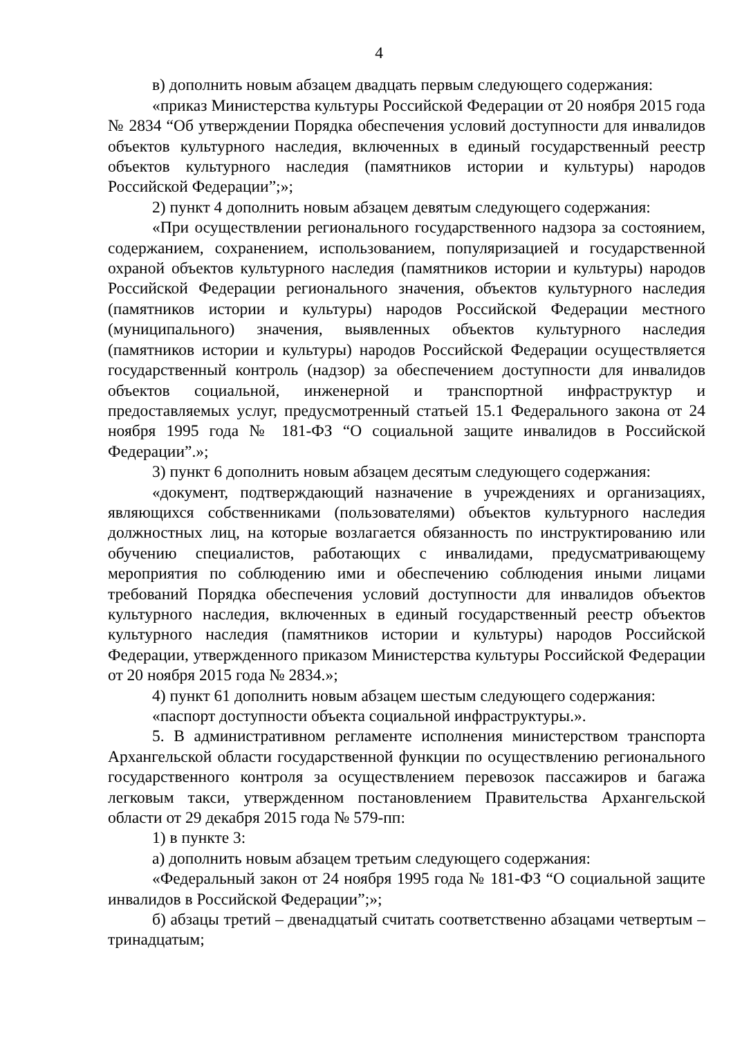4
в) дополнить новым абзацем двадцать первым следующего содержания:
«приказ Министерства культуры Российской Федерации от 20 ноября 2015 года № 2834 “Об утверждении Порядка обеспечения условий доступности для инвалидов объектов культурного наследия, включенных в единый государственный реестр объектов культурного наследия (памятников истории и культуры) народов Российской Федерации”;»;
2) пункт 4 дополнить новым абзацем девятым следующего содержания:
«При осуществлении регионального государственного надзора за состоянием, содержанием, сохранением, использованием, популяризацией и государственной охраной объектов культурного наследия (памятников истории и культуры) народов Российской Федерации регионального значения, объектов культурного наследия (памятников истории и культуры) народов Российской Федерации местного (муниципального) значения, выявленных объектов культурного наследия (памятников истории и культуры) народов Российской Федерации осуществляется государственный контроль (надзор) за обеспечением доступности для инвалидов объектов социальной, инженерной и транспортной инфраструктур и предоставляемых услуг, предусмотренный статьей 15.1 Федерального закона от 24 ноября 1995 года № 181-ФЗ “О социальной защите инвалидов в Российской Федерации”.»;
3) пункт 6 дополнить новым абзацем десятым следующего содержания:
«документ, подтверждающий назначение в учреждениях и организациях, являющихся собственниками (пользователями) объектов культурного наследия должностных лиц, на которые возлагается обязанность по инструктированию или обучению специалистов, работающих с инвалидами, предусматривающему мероприятия по соблюдению ими и обеспечению соблюдения иными лицами требований Порядка обеспечения условий доступности для инвалидов объектов культурного наследия, включенных в единый государственный реестр объектов культурного наследия (памятников истории и культуры) народов Российской Федерации, утвержденного приказом Министерства культуры Российской Федерации от 20 ноября 2015 года № 2834.»;
4) пункт 61 дополнить новым абзацем шестым следующего содержания:
«паспорт доступности объекта социальной инфраструктуры.».
5. В административном регламенте исполнения министерством транспорта Архангельской области государственной функции по осуществлению регионального государственного контроля за осуществлением перевозок пассажиров и багажа легковым такси, утвержденном постановлением Правительства Архангельской области от 29 декабря 2015 года № 579-пп:
1) в пункте 3:
а) дополнить новым абзацем третьим следующего содержания:
«Федеральный закон от 24 ноября 1995 года № 181-ФЗ “О социальной защите инвалидов в Российской Федерации”;»;
б) абзацы третий – двенадцатый считать соответственно абзацами четвертым – тринадцатым;